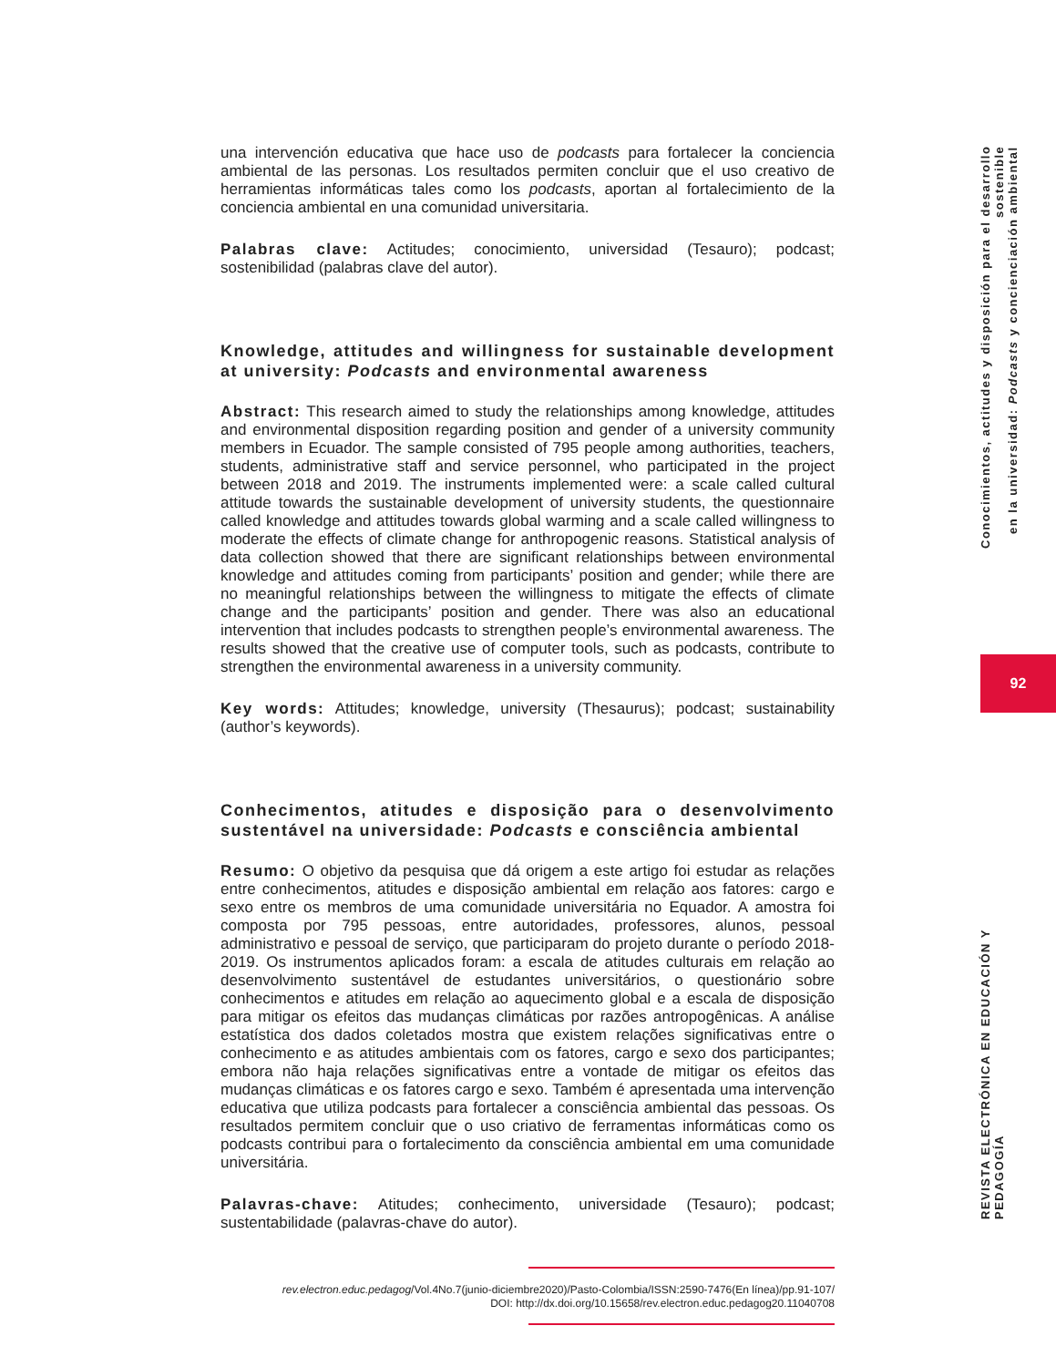una intervención educativa que hace uso de podcasts para fortalecer la conciencia ambiental de las personas. Los resultados permiten concluir que el uso creativo de herramientas informáticas tales como los podcasts, aportan al fortalecimiento de la conciencia ambiental en una comunidad universitaria.
Palabras clave: Actitudes; conocimiento, universidad (Tesauro); podcast; sostenibilidad (palabras clave del autor).
Knowledge, attitudes and willingness for sustainable development at university: Podcasts and environmental awareness
Abstract: This research aimed to study the relationships among knowledge, attitudes and environmental disposition regarding position and gender of a university community members in Ecuador. The sample consisted of 795 people among authorities, teachers, students, administrative staff and service personnel, who participated in the project between 2018 and 2019. The instruments implemented were: a scale called cultural attitude towards the sustainable development of university students, the questionnaire called knowledge and attitudes towards global warming and a scale called willingness to moderate the effects of climate change for anthropogenic reasons. Statistical analysis of data collection showed that there are significant relationships between environmental knowledge and attitudes coming from participants’ position and gender; while there are no meaningful relationships between the willingness to mitigate the effects of climate change and the participants’ position and gender. There was also an educational intervention that includes podcasts to strengthen people’s environmental awareness. The results showed that the creative use of computer tools, such as podcasts, contribute to strengthen the environmental awareness in a university community.
Key words: Attitudes; knowledge, university (Thesaurus); podcast; sustainability (author’s keywords).
Conhecimentos, atitudes e disposição para o desenvolvimento sustentável na universidade: Podcasts e consciência ambiental
Resumo: O objetivo da pesquisa que dá origem a este artigo foi estudar as relações entre conhecimentos, atitudes e disposição ambiental em relação aos fatores: cargo e sexo entre os membros de uma comunidade universitária no Equador. A amostra foi composta por 795 pessoas, entre autoridades, professores, alunos, pessoal administrativo e pessoal de serviço, que participaram do projeto durante o período 2018-2019. Os instrumentos aplicados foram: a escala de atitudes culturais em relação ao desenvolvimento sustentável de estudantes universitários, o questionário sobre conhecimentos e atitudes em relação ao aquecimento global e a escala de disposição para mitigar os efeitos das mudanças climáticas por razões antropogênicas. A análise estatística dos dados coletados mostra que existem relações significativas entre o conhecimento e as atitudes ambientais com os fatores, cargo e sexo dos participantes; embora não haja relações significativas entre a vontade de mitigar os efeitos das mudanças climáticas e os fatores cargo e sexo. Também é apresentada uma intervenção educativa que utiliza podcasts para fortalecer a consciência ambiental das pessoas. Os resultados permitem concluir que o uso criativo de ferramentas informáticas como os podcasts contribui para o fortalecimento da consciência ambiental em uma comunidade universitária.
Palavras-chave: Atitudes; conhecimento, universidade (Tesauro); podcast; sustentabilidade (palavras-chave do autor).
rev.electron.educ.pedagog/Vol.4No.7(junio-diciembre2020)/Pasto-Colombia/ISSN:2590-7476(En línea)/pp.91-107/
DOI: http://dx.doi.org/10.15658/rev.electron.educ.pedagog20.11040708
Conocimientos, actitudes y disposición para el desarrollo sostenible
en la universidad: Podcasts y concienciación ambiental
92
REVISTA ELECTRÓNICA EN EDUCACIÓN Y PEDAGOGÍA